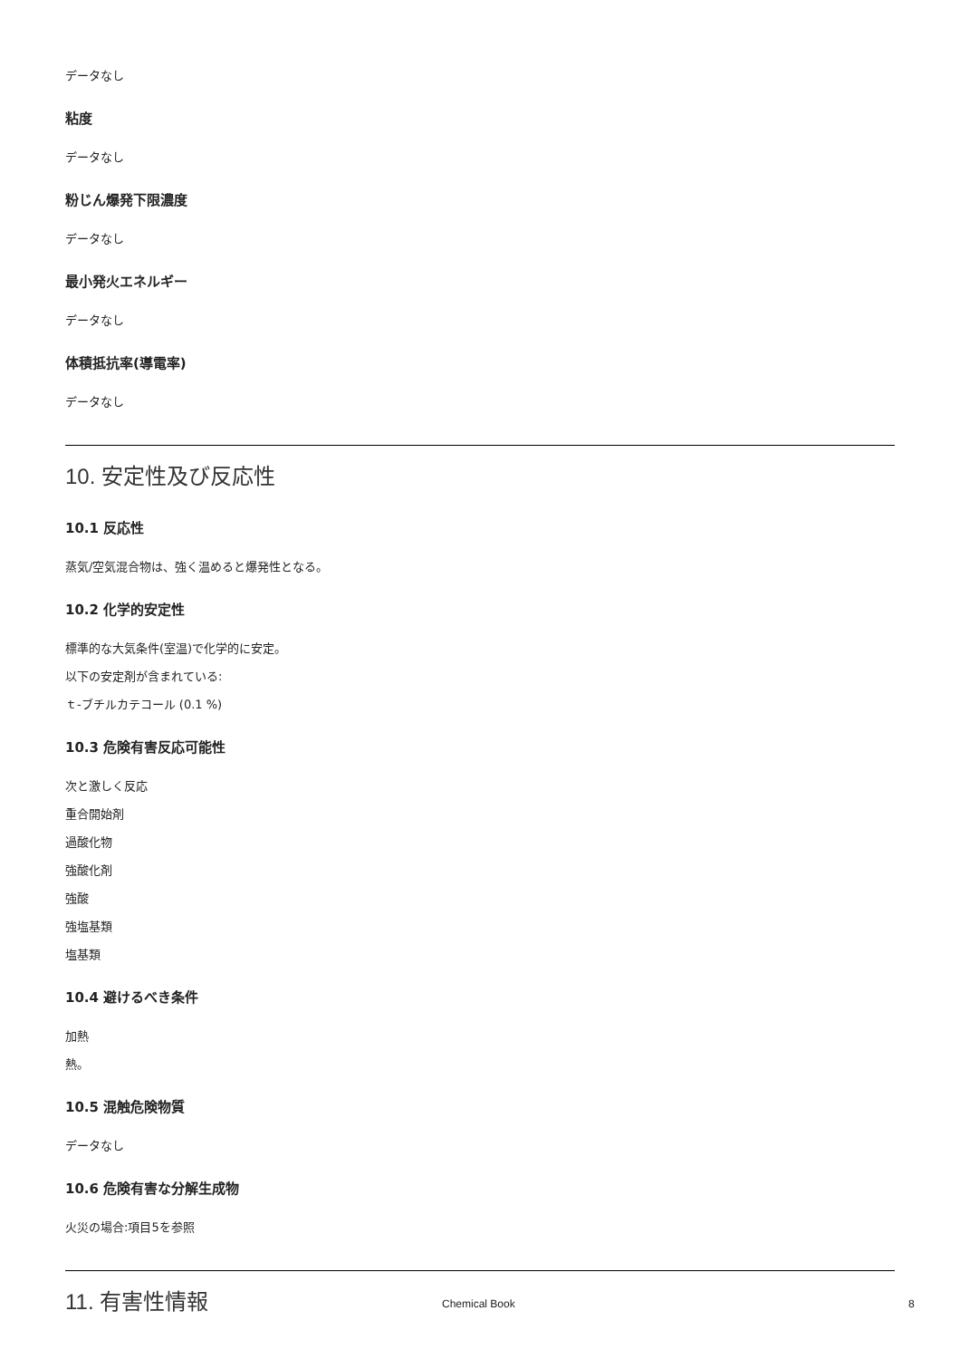データなし
粘度
データなし
粉じん爆発下限濃度
データなし
最小発火エネルギー
データなし
体積抵抗率(導電率)
データなし
10. 安定性及び反応性
10.1 反応性
蒸気/空気混合物は、強く温めると爆発性となる。
10.2 化学的安定性
標準的な大気条件(室温)で化学的に安定。
以下の安定剤が含まれている:
ｔ-ブチルカテコール (0.1 %)
10.3 危険有害反応可能性
次と激しく反応
重合開始剤
過酸化物
強酸化剤
強酸
強塩基類
塩基類
10.4 避けるべき条件
加熱
熱。
10.5 混触危険物質
データなし
10.6 危険有害な分解生成物
火災の場合:項目5を参照
11. 有害性情報
Chemical Book 8